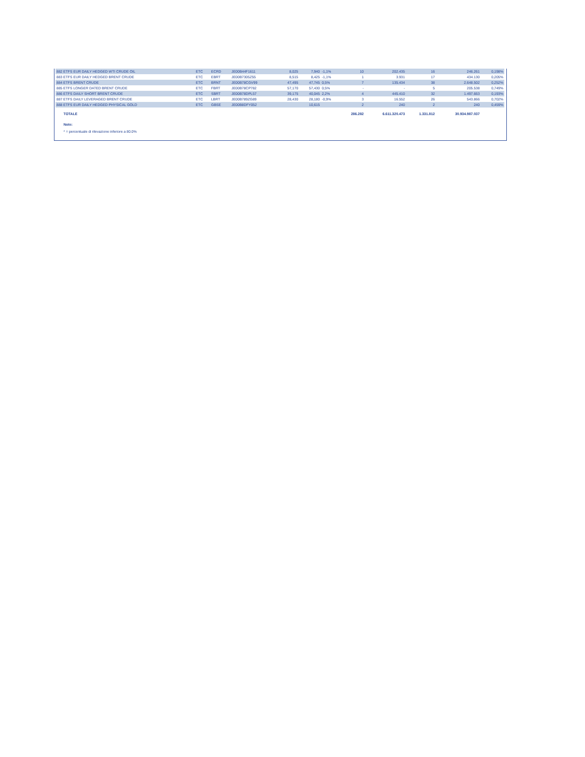| 882 ETFS EUR DAILY HEDGED WTI CRUDE OIL | ETC | ECRD | JE00B44F1611 | 8,025 | 7,940 | -1,1% | 10 | 202.435 | 16 | 246.261 | 0,198% |
| 883 ETFS EUR DAILY HEDGED BRENT CRUDE | ETC | EBRT | JE00B7305Z55 | 8,515 | 8,425 | -1,1% | 1 | 3.931 | 17 | 434.130 | 0,205% |
| 884 ETFS BRENT CRUDE | ETC | BRNT | JE00B78CGV99 | 47,495 | 47,745 | 0,5% | 7 | 135.434 | 38 | 2.648.502 | 0,252% |
| 885 ETFS LONGER DATED BRENT CRUDE | ETC | FBRT | JE00B78CP782 | 57,170 | 57,430 | 0,5% | - | - | 5 | 205.538 | 0,749% |
| 886 ETFS DAILY SHORT BRENT CRUDE | ETC | SBRT | JE00B78DPL57 | 39,175 | 40,045 | 2,2% | 4 | 445.410 | 32 | 1.497.663 | 0,193% |
| 887 ETFS DAILY LEVERAGED BRENT CRUDE | ETC | LBRT | JE00B789ZG89 | 28,430 | 28,180 | -0,9% | 3 | 16.552 | 26 | 543.866 | 0,702% |
| 888 ETFS EUR DAILY HEDGED PHYSICAL GOLD | ETC | GBSE | JE00B8DFY052 | | 10,615 | | 2 | 240 | 2 | 240 | 0,459% |
| TOTALE | | | | | | | 286.282 | 6.611.320.473 | 1.331.812 | 30.934.987.037 | |
Note:
* = percentuale di rilevazione inferiore a 80.0%